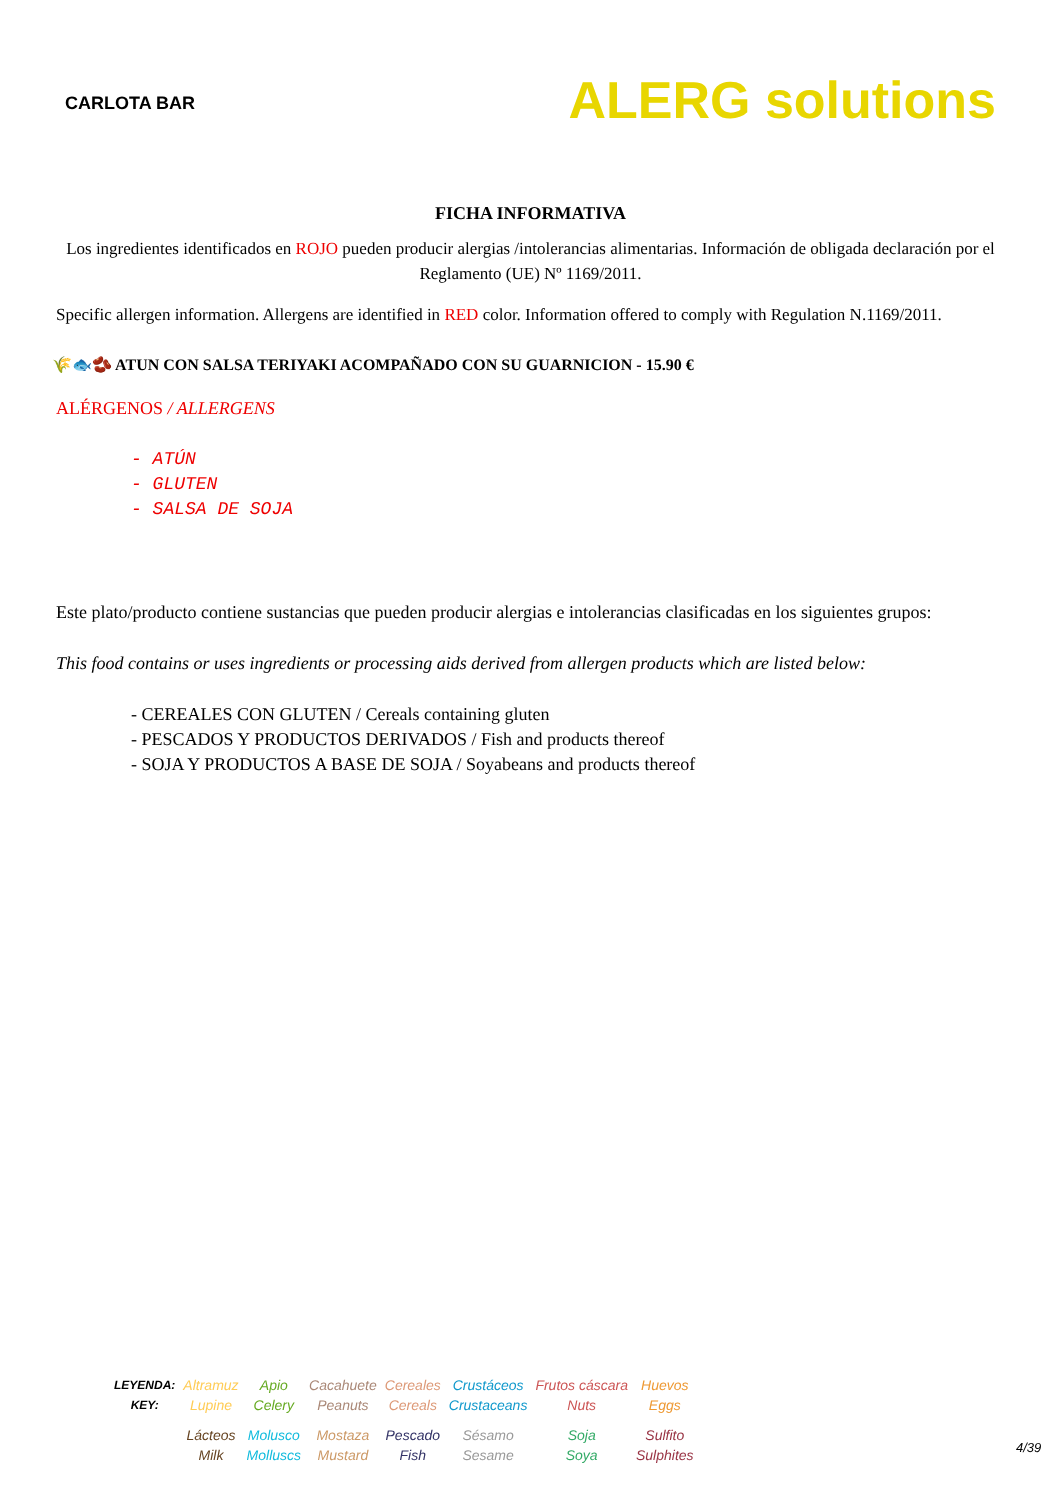CARLOTA BAR
ALERG solutions
FICHA INFORMATIVA
Los ingredientes identificados en ROJO pueden producir alergias /intolerancias alimentarias. Información de obligada declaración por el Reglamento (UE) Nº 1169/2011.
Specific allergen information. Allergens are identified in RED color. Information offered to comply with Regulation N.1169/2011.
🌾🐟🫘 ATUN CON SALSA TERIYAKI ACOMPAÑADO CON SU GUARNICION - 15.90 €
ALÉRGENOS / ALLERGENS
- ATÚN
- GLUTEN
- SALSA DE SOJA
Este plato/producto contiene sustancias que pueden producir alergias e intolerancias clasificadas en los siguientes grupos:
This food contains or uses ingredients or processing aids derived from allergen products which are listed below:
- CEREALES CON GLUTEN / Cereals containing gluten
- PESCADOS Y PRODUCTOS DERIVADOS / Fish and products thereof
- SOJA Y PRODUCTOS A BASE DE SOJA / Soyabeans and products thereof
| LEYENDA: | Altramuz | Apio | Cacahuete | Cereales | Crustáceos | Frutos cáscara | Huevos |
| KEY: | Lupine | Celery | Peanuts | Cereals | Crustaceans | Nuts | Eggs |
| | Lácteos | Molusco | Mostaza | Pescado | Sésamo | Soja | Sulfito |
| | Milk | Molluscs | Mustard | Fish | Sesame | Soya | Sulphites |
4/39